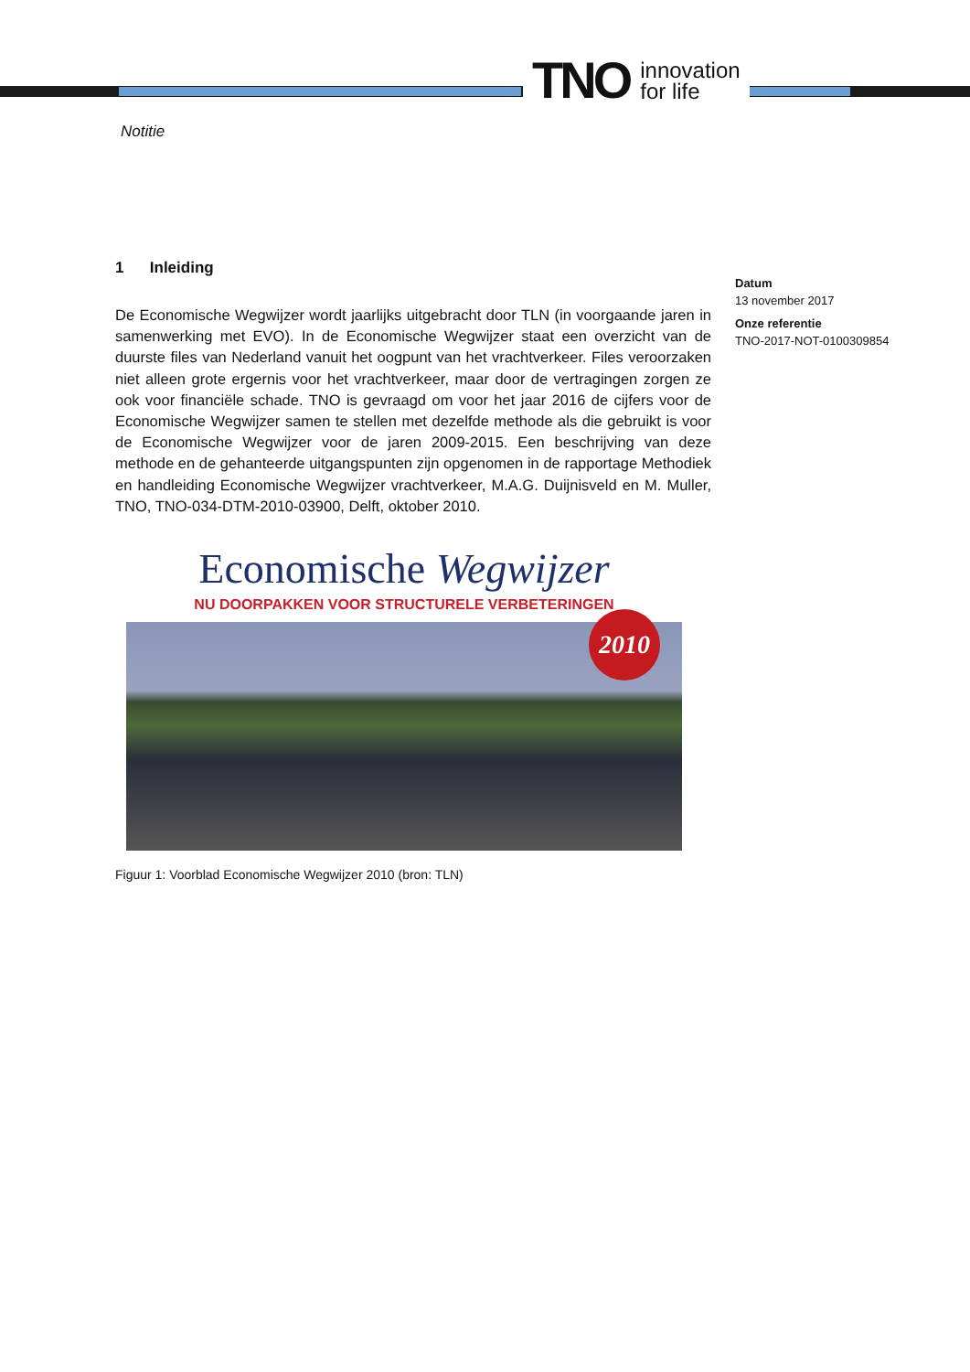TNO innovation
for life
Notitie
1 Inleiding
De Economische Wegwijzer wordt jaarlijks uitgebracht door TLN (in voorgaande jaren in samenwerking met EVO). In de Economische Wegwijzer staat een overzicht van de duurste files van Nederland vanuit het oogpunt van het vrachtverkeer. Files veroorzaken niet alleen grote ergernis voor het vrachtverkeer, maar door de vertragingen zorgen ze ook voor financiële schade. TNO is gevraagd om voor het jaar 2016 de cijfers voor de Economische Wegwijzer samen te stellen met dezelfde methode als die gebruikt is voor de Economische Wegwijzer voor de jaren 2009-2015. Een beschrijving van deze methode en de gehanteerde uitgangspunten zijn opgenomen in de rapportage Methodiek en handleiding Economische Wegwijzer vrachtverkeer, M.A.G. Duijnisveld en M. Muller, TNO, TNO-034-DTM-2010-03900, Delft, oktober 2010.
Economische Wegwijzer
NU DOORPAKKEN VOOR STRUCTURELE VERBETERINGEN
2010
Figuur 1: Voorblad Economische Wegwijzer 2010 (bron: TLN)
Datum
13 november 2017
Onze referentie
TNO-2017-NOT-0100309854